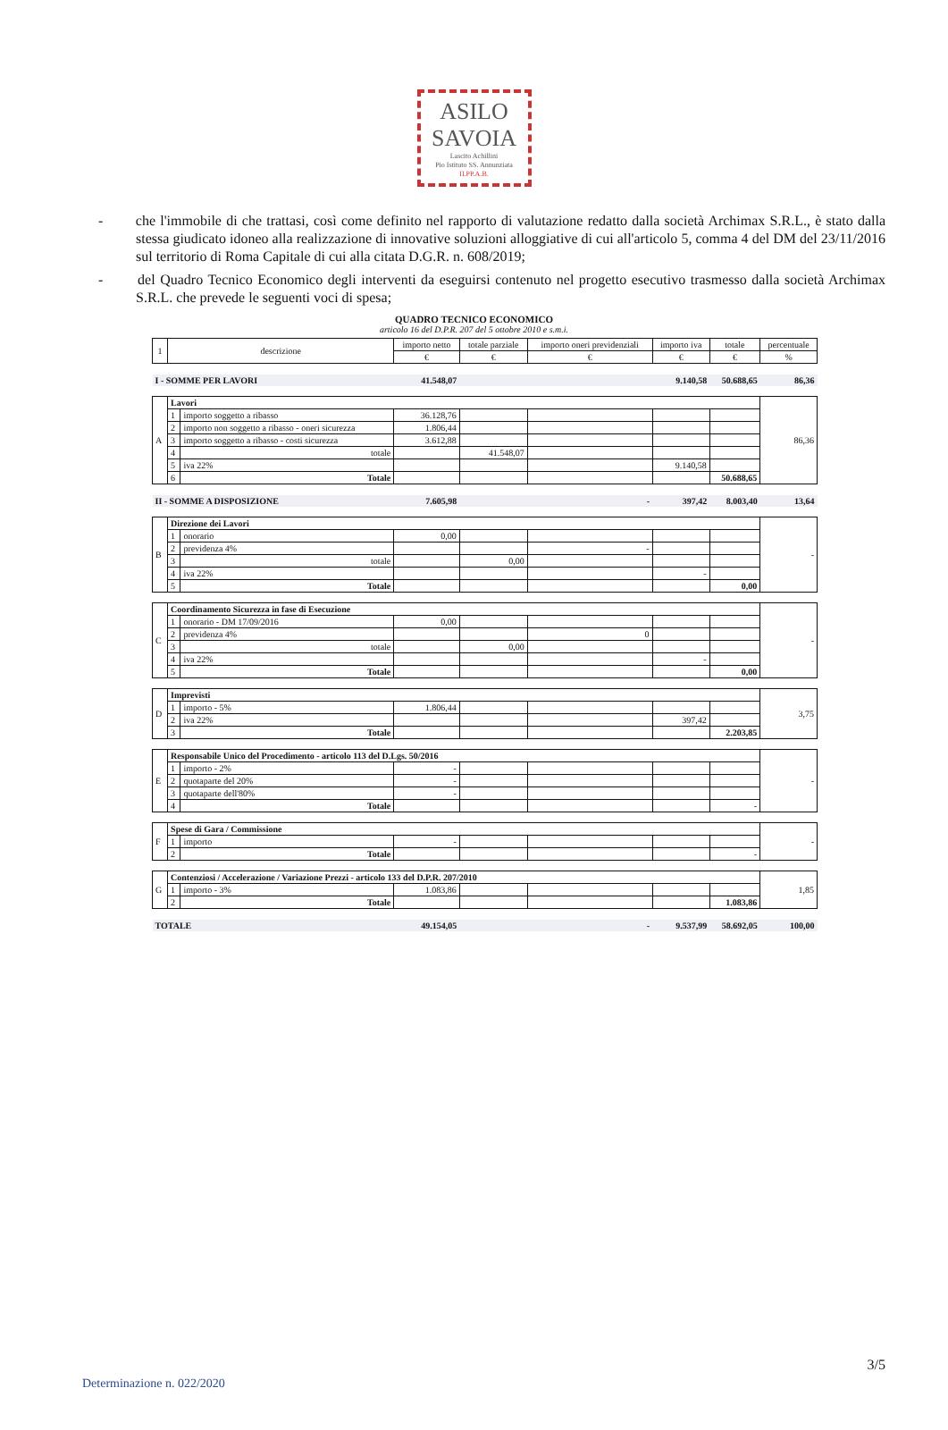ASILO
SAVOIA
Lascito Achillini
Pio Istituto SS. Annunziata
II.PP.A.B.
- che l'immobile di che trattasi, così come definito nel rapporto di valutazione redatto dalla società Archimax S.R.L., è stato dalla stessa giudicato idoneo alla realizzazione di innovative soluzioni alloggiative di cui all'articolo 5, comma 4 del DM del 23/11/2016 sul territorio di Roma Capitale di cui alla citata D.G.R. n. 608/2019;
- del Quadro Tecnico Economico degli interventi da eseguirsi contenuto nel progetto esecutivo trasmesso dalla società Archimax S.R.L. che prevede le seguenti voci di spesa;
QUADRO TECNICO ECONOMICO
articolo 16 del D.P.R. 207 del 5 ottobre 2010 e s.m.i.
| 1 | descrizione | | importo netto | totale parziale | importo oneri previdenziali | importo iva | totale | percentuale |
| --- | --- | --- | --- | --- | --- | --- | --- | --- |
| | | | € | € | € | € | € | % |
| I - SOMME PER LAVORI | | | 41.548,07 | | | 9.140,58 | 50.688,65 | 86,36 |
| A | Lavori | | | | | | | 86,36 |
| | 1 | importo soggetto a ribasso | 36.128,76 | | | | | |
| | 2 | importo non soggetto a ribasso - oneri sicurezza | 1.806,44 | | | | | |
| | 3 | importo soggetto a ribasso - costi sicurezza | 3.612,88 | | | | | |
| | 4 | totale | | 41.548,07 | | | | |
| | 5 | iva 22% | | | | 9.140,58 | | |
| | 6 | Totale | | | | | 50.688,65 | |
| II - SOMME A DISPOSIZIONE | | | 7.605,98 | | - | 397,42 | 8.003,40 | 13,64 |
| B | Direzione dei Lavori | | | | | | | - |
| | 1 | onorario | 0,00 | | | | | |
| | 2 | previdenza 4% | | | - | | | |
| | 3 | totale | | 0,00 | | | | |
| | 4 | iva 22% | | | | - | | |
| | 5 | Totale | | | | | 0,00 | |
| C | Coordinamento Sicurezza in fase di Esecuzione | | | | | | | - |
| | 1 | onorario - DM 17/09/2016 | 0,00 | | | | | |
| | 2 | previdenza 4% | | | 0 | | | |
| | 3 | totale | | 0,00 | | | | |
| | 4 | iva 22% | | | | - | | |
| | 5 | Totale | | | | | 0,00 | |
| D | Imprevisti | | | | | | | 3,75 |
| | 1 | importo - 5% | 1.806,44 | | | | | |
| | 2 | iva 22% | | | | 397,42 | | |
| | 3 | Totale | | | | | 2.203,85 | |
| E | Responsabile Unico del Procedimento - articolo 113 del D.Lgs. 50/2016 | | | | | | | - |
| | 1 | importo - 2% | - | | | | | |
| | 2 | quotaparte del 20% | - | | | | | |
| | 3 | quotaparte dell'80% | - | | | | | |
| | 4 | Totale | | | | | - | |
| F | Spese di Gara / Commissione | | | | | | | - |
| | 1 | importo | - | | | | | |
| | 2 | Totale | | | | | - | |
| G | Contenziosi / Accelerazione / Variazione Prezzi - articolo 133 del D.P.R. 207/2010 | | | | | | | 1,85 |
| | 1 | importo - 3% | 1.083,86 | | | | | |
| | 2 | Totale | | | | | 1.083,86 | |
| TOTALE | | | 49.154,05 | | - | 9.537,99 | 58.692,05 | 100,00 |
3/5
Determinazione n. 022/2020